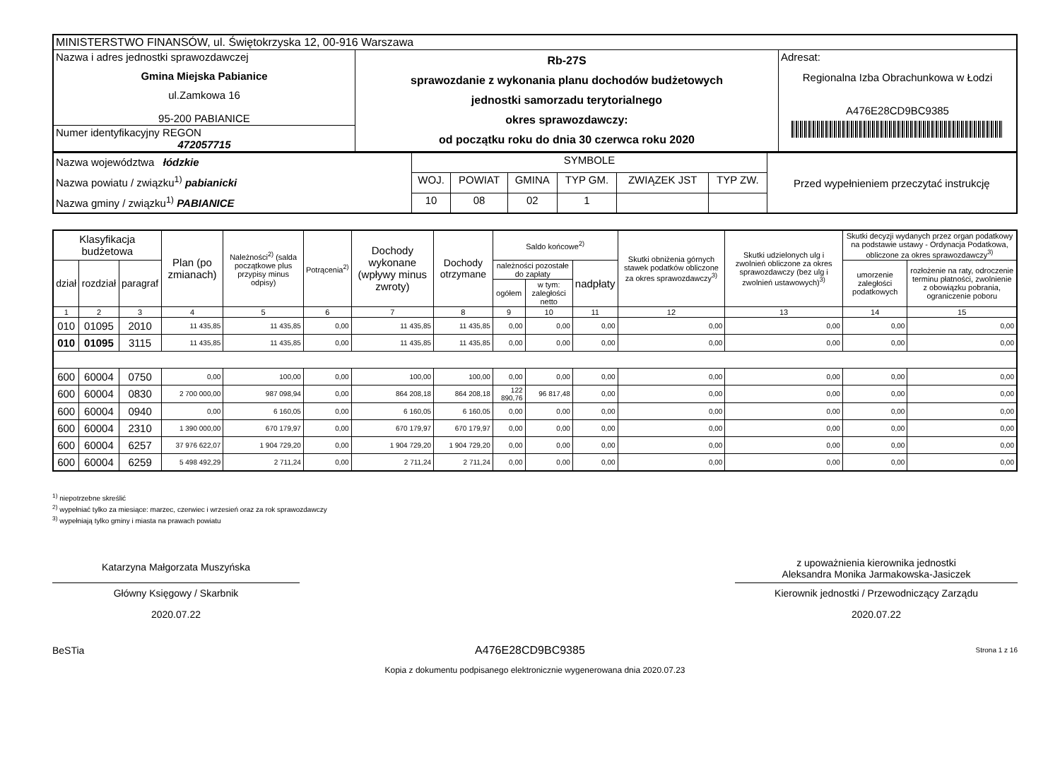| MINISTERSTWO FINANSÓW, ul. Świętokrzyska 12, 00-916 Warszawa | | |
| Nazwa i adres jednostki sprawozdawczej Gmina Miejska Pabianice ul.Zamkowa 16 95-200 PABIANICE | Rb-27S sprawozdanie z wykonania planu dochodów budżetowych jednostki samorzadu terytorialnego okres sprawozdawczy: od początku roku do dnia 30 czerwca roku 2020 | Adresat: Regionalna Izba Obrachunkowa w Łodzi A476E28CD9BC9385 |
| Numer identyfikacyjny REGON 472057715 | | |
| Nazwa województwa łódzkie Nazwa powiatu / związku<sup>1)</sup> pabianicki Nazwa gminy / związku<sup>1)</sup> PABIANICE | SYMBOLE | | | | | | Przed wypełnieniem przeczytać instrukcję |
| | WOJ. | POWIAT | GMINA | TYP GM. | ZWIĄZEK JST | TYP ZW. | |
| | 10 | 08 | 02 | 1 | | | |
| Klasyfikacja budżetowa | | | Plan (po zmianach) | Należności<sup>2)</sup> (salda początkowe plus przypisy minus odpisy) | Potrącenia<sup>2)</sup> | Dochody wykonane (wpływy minus zwroty) | Dochody otrzymane | Saldo końcowe<sup>2)</sup> | | | Skutki obniżenia górnych stawek podatków obliczone za okres sprawozdawczy<sup>3)</sup> | Skutki udzielonych ulg i zwolnień obliczone za okres sprawozdawczy (bez ulg i zwolnień ustawowych)<sup>3)</sup> | Skutki decyzji wydanych przez organ podatkowy na podstawie ustawy - Ordynacja Podatkowa, obliczone za okres sprawozdawczy<sup>3)</sup> | |
| --- | --- | --- | --- | --- | --- | --- | --- | --- | --- | --- | --- | --- | --- | --- |
| dział | rozdział | paragraf | | | | | | należności pozostałe do zapłaty | | nadpłaty | | | umorzenie zaległości podatkowych | rozłożenie na raty, odroczenie terminu płatności, zwolnienie z obowiązku pobrania, ograniczenie poboru |
| | | | | | | | | ogółem | w tym: zaległości netto | | | | | |
| 1 | 2 | 3 | 4 | 5 | 6 | 7 | 8 | 9 | 10 | 11 | 12 | 13 | 14 | 15 |
| 010 | 01095 | 2010 | 11 435,85 | 11 435,85 | 0,00 | 11 435,85 | 11 435,85 | 0,00 | 0,00 | 0,00 | 0,00 | 0,00 | 0,00 | 0,00 |
| 010 | 01095 | 3115 | 11 435,85 | 11 435,85 | 0,00 | 11 435,85 | 11 435,85 | 0,00 | 0,00 | 0,00 | 0,00 | 0,00 | 0,00 | 0,00 |
| 600 | 60004 | 0750 | 0,00 | 100,00 | 0,00 | 100,00 | 100,00 | 0,00 | 0,00 | 0,00 | 0,00 | 0,00 | 0,00 | 0,00 |
| 600 | 60004 | 0830 | 2 700 000,00 | 987 098,94 | 0,00 | 864 208,18 | 864 208,18 | 122 890,76 | 96 817,48 | 0,00 | 0,00 | 0,00 | 0,00 | 0,00 |
| 600 | 60004 | 0940 | 0,00 | 6 160,05 | 0,00 | 6 160,05 | 6 160,05 | 0,00 | 0,00 | 0,00 | 0,00 | 0,00 | 0,00 | 0,00 |
| 600 | 60004 | 2310 | 1 390 000,00 | 670 179,97 | 0,00 | 670 179,97 | 670 179,97 | 0,00 | 0,00 | 0,00 | 0,00 | 0,00 | 0,00 | 0,00 |
| 600 | 60004 | 6257 | 37 976 622,07 | 1 904 729,20 | 0,00 | 1 904 729,20 | 1 904 729,20 | 0,00 | 0,00 | 0,00 | 0,00 | 0,00 | 0,00 | 0,00 |
| 600 | 60004 | 6259 | 5 498 492,29 | 2 711,24 | 0,00 | 2 711,24 | 2 711,24 | 0,00 | 0,00 | 0,00 | 0,00 | 0,00 | 0,00 | 0,00 |
<sup>1)</sup> niepotrzebne skreślić
<sup>2)</sup> wypełniać tylko za miesiące: marzec, czerwiec i wrzesień oraz za rok sprawozdawczy
<sup>3)</sup> wypełniają tylko gminy i miasta na prawach powiatu
Katarzyna Małgorzata Muszyńska
Główny Księgowy / Skarbnik
2020.07.22
z upoważnienia kierownika jednostki
Aleksandra Monika Jarmakowska-Jasiczek
Kierownik jednostki / Przewodniczący Zarządu
2020.07.22
BeSTia A476E28CD9BC9385 Strona 1 z 16
Kopia z dokumentu podpisanego elektronicznie wygenerowana dnia 2020.07.23